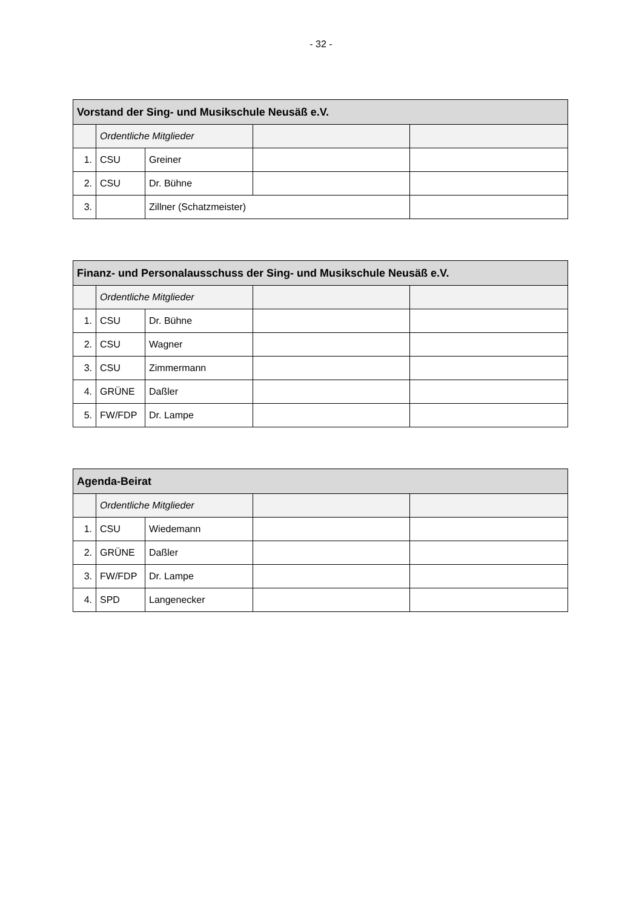- 32 -
| Vorstand der Sing- und Musikschule Neusäß e.V. | | | | |
| --- | --- | --- | --- | --- |
| | Ordentliche Mitglieder | | | |
| 1. | CSU | Greiner | | |
| 2. | CSU | Dr. Bühne | | |
| 3. | | Zillner (Schatzmeister) | | |
| Finanz- und Personalausschuss der Sing- und Musikschule Neusäß e.V. | | | | |
| --- | --- | --- | --- | --- |
| | Ordentliche Mitglieder | | | |
| 1. | CSU | Dr. Bühne | | |
| 2. | CSU | Wagner | | |
| 3. | CSU | Zimmermann | | |
| 4. | GRÜNE | Daßler | | |
| 5. | FW/FDP | Dr. Lampe | | |
| Agenda-Beirat | | | | |
| --- | --- | --- | --- | --- |
| | Ordentliche Mitglieder | | | |
| 1. | CSU | Wiedemann | | |
| 2. | GRÜNE | Daßler | | |
| 3. | FW/FDP | Dr. Lampe | | |
| 4. | SPD | Langenecker | | |